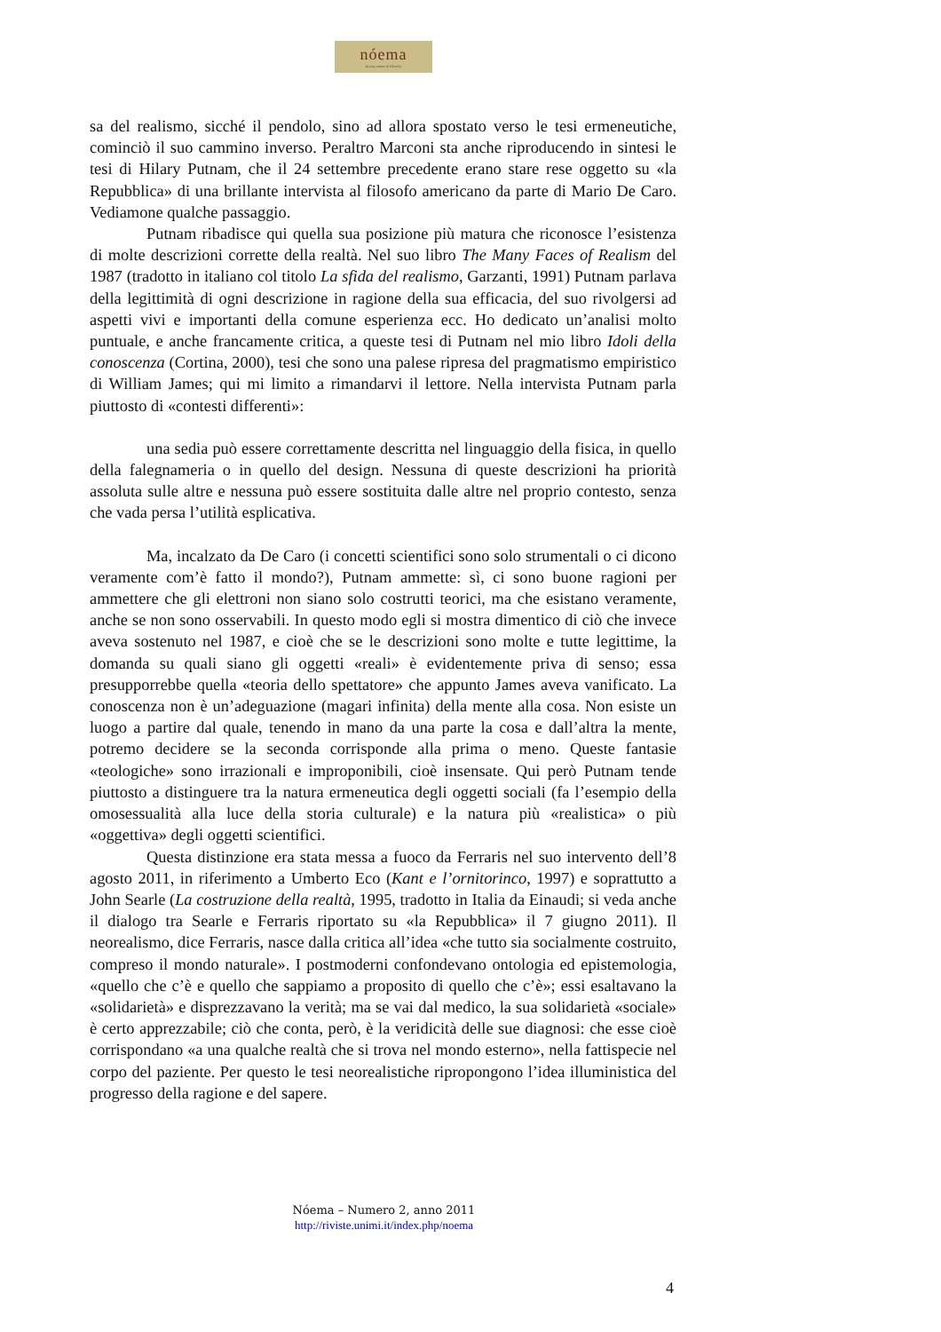nóema
Rivista online di filosofia
sa del realismo, sicché il pendolo, sino ad allora spostato verso le tesi ermeneutiche, cominciò il suo cammino inverso. Peraltro Marconi sta anche riproducendo in sintesi le tesi di Hilary Putnam, che il 24 settembre precedente erano stare rese oggetto su «la Repubblica» di una brillante intervista al filosofo americano da parte di Mario De Caro. Vediamone qualche passaggio.
Putnam ribadisce qui quella sua posizione più matura che riconosce l’esistenza di molte descrizioni corrette della realtà. Nel suo libro The Many Faces of Realism del 1987 (tradotto in italiano col titolo La sfida del realismo, Garzanti, 1991) Putnam parlava della legittimità di ogni descrizione in ragione della sua efficacia, del suo rivolgersi ad aspetti vivi e importanti della comune esperienza ecc. Ho dedicato un’analisi molto puntuale, e anche francamente critica, a queste tesi di Putnam nel mio libro Idoli della conoscenza (Cortina, 2000), tesi che sono una palese ripresa del pragmatismo empiristico di William James; qui mi limito a rimandarvi il lettore. Nella intervista Putnam parla piuttosto di «contesti differenti»:
una sedia può essere correttamente descritta nel linguaggio della fisica, in quello della falegnameria o in quello del design. Nessuna di queste descrizioni ha priorità assoluta sulle altre e nessuna può essere sostituita dalle altre nel proprio contesto, senza che vada persa l’utilità esplicativa.
Ma, incalzato da De Caro (i concetti scientifici sono solo strumentali o ci dicono veramente com’è fatto il mondo?), Putnam ammette: sì, ci sono buone ragioni per ammettere che gli elettroni non siano solo costrutti teorici, ma che esistano veramente, anche se non sono osservabili. In questo modo egli si mostra dimentico di ciò che invece aveva sostenuto nel 1987, e cioè che se le descrizioni sono molte e tutte legittime, la domanda su quali siano gli oggetti «reali» è evidentemente priva di senso; essa presupporrebbe quella «teoria dello spettatore» che appunto James aveva vanificato. La conoscenza non è un’adeguazione (magari infinita) della mente alla cosa. Non esiste un luogo a partire dal quale, tenendo in mano da una parte la cosa e dall’altra la mente, potremo decidere se la seconda corrisponde alla prima o meno. Queste fantasie «teologiche» sono irrazionali e improponibili, cioè insensate. Qui però Putnam tende piuttosto a distinguere tra la natura ermeneutica degli oggetti sociali (fa l’esempio della omosessualità alla luce della storia culturale) e la natura più «realistica» o più «oggettiva» degli oggetti scientifici.
Questa distinzione era stata messa a fuoco da Ferraris nel suo intervento dell’8 agosto 2011, in riferimento a Umberto Eco (Kant e l’ornitorinco, 1997) e soprattutto a John Searle (La costruzione della realtà, 1995, tradotto in Italia da Einaudi; si veda anche il dialogo tra Searle e Ferraris riportato su «la Repubblica» il 7 giugno 2011). Il neorealismo, dice Ferraris, nasce dalla critica all’idea «che tutto sia socialmente costruito, compreso il mondo naturale». I postmoderni confondevano ontologia ed epistemologia, «quello che c’è e quello che sappiamo a proposito di quello che c’è»; essi esaltavano la «solidarietà» e disprezzavano la verità; ma se vai dal medico, la sua solidarietà «sociale» è certo apprezzabile; ciò che conta, però, è la veridicità delle sue diagnosi: che esse cioè corrispondano «a una qualche realtà che si trova nel mondo esterno», nella fattispecie nel corpo del paziente. Per questo le tesi neorealistiche ripropongono l’idea illuministica del progresso della ragione e del sapere.
Nóema – Numero 2, anno 2011
http://riviste.unimi.it/index.php/noema
4